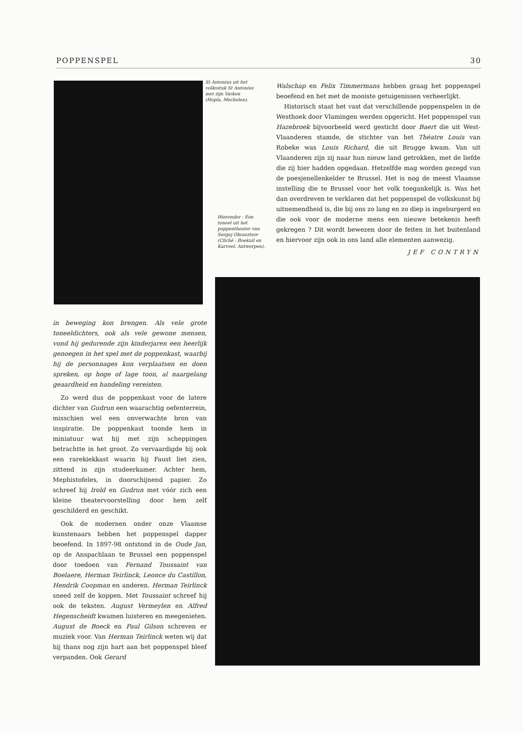POPPENSPEL 30
St Antonius uit het volksstuk St Antonius met zijn Varken (Hopla, Mechelen).
Hieronder : Een toneel uit het poppentheater van Sergej Obrasztsov (Cliché : Boekuil en Karveel, Antwerpen).
Walschap en Felix Timmermans hebben graag het poppenspel beoefend en het met de mooiste getuigenissen verheerlijkt.
Historisch staat het vast dat verschillende poppenspelen in de Westhoek door Vlamingen werden opgericht. Het poppenspel van Hazebroek bijvoorbeeld werd gesticht door Baert die uit West-Vlaanderen stamde, de stichter van het Théatre Louis van Robeke was Louis Richard, die uit Brugge kwam. Van uit Vlaanderen zijn zij naar hun nieuw land getrokken, met de liefde die zij hier hadden opgedaan. Hetzelfde mag worden gezegd van de poesjenellenkelder te Brussel. Het is nog de meest Vlaamse instelling die te Brussel voor het volk toegankelijk is. Was het dan overdreven te verklaren dat het poppenspel de volkskunst bij uitnemendheid is, die bij ons zo lang en zo diep is ingeburgerd en die ook voor de moderne mens een nieuwe betekenis heeft gekregen ? Dit wordt bewezen door de feiten in het buitenland en hiervoor zijn ook in ons land alle elementen aanwezig.
JEF CONTRYN
in beweging kon brengen. Als vele grote toneeldichters, ook als vele gewone mensen, vond hij gedurende zijn kinderjaren een heerlijk genoegen in het spel met de poppenkast, waarbij hij de personnages kon verplaatsen en doen spreken, op hoge of lage toon, al naargelang geaardheid en handeling vereisten.
Zo werd dus de poppenkast voor de latere dichter van Gudrun een waarachtig oefenterrein, misschien wel een onverwachte bron van inspiratie. De poppenkast toonde hem in miniatuur wat hij met zijn scheppingen betrachtte in het groot. Zo vervaardigde hij ook een rarekiekkast waarin hij Faust liet zien, zittend in zijn studeerkamer. Achter hem, Mephistofeles, in doorschijnend papier. Zo schreef hij Irold en Gudrun met vóór zich een kleine theatervoorstelling door hem zelf geschilderd en geschikt.
Ook de modernen onder onze Vlaamse kunstenaars hebben het poppenspel dapper beoefend. In 1897-98 ontstond in de Oude Jan, op de Anspachlaan te Brussel een poppenspel door toedoen van Fernand Toussaint van Boelaere, Herman Teirlinck, Leonce du Castillon, Hendrik Coopman en anderen. Herman Teirlinck sneed zelf de koppen. Met Toussaint schreef hij ook de teksten. August Vermeylen en Alfred Hegenscheidt kwamen luisteren en meegenieten. August de Boeck en Paul Gilson schreven er muziek voor. Van Herman Teirlinck weten wij dat hij thans nog zijn hart aan het poppenspel bleef verpanden. Ook Gerard